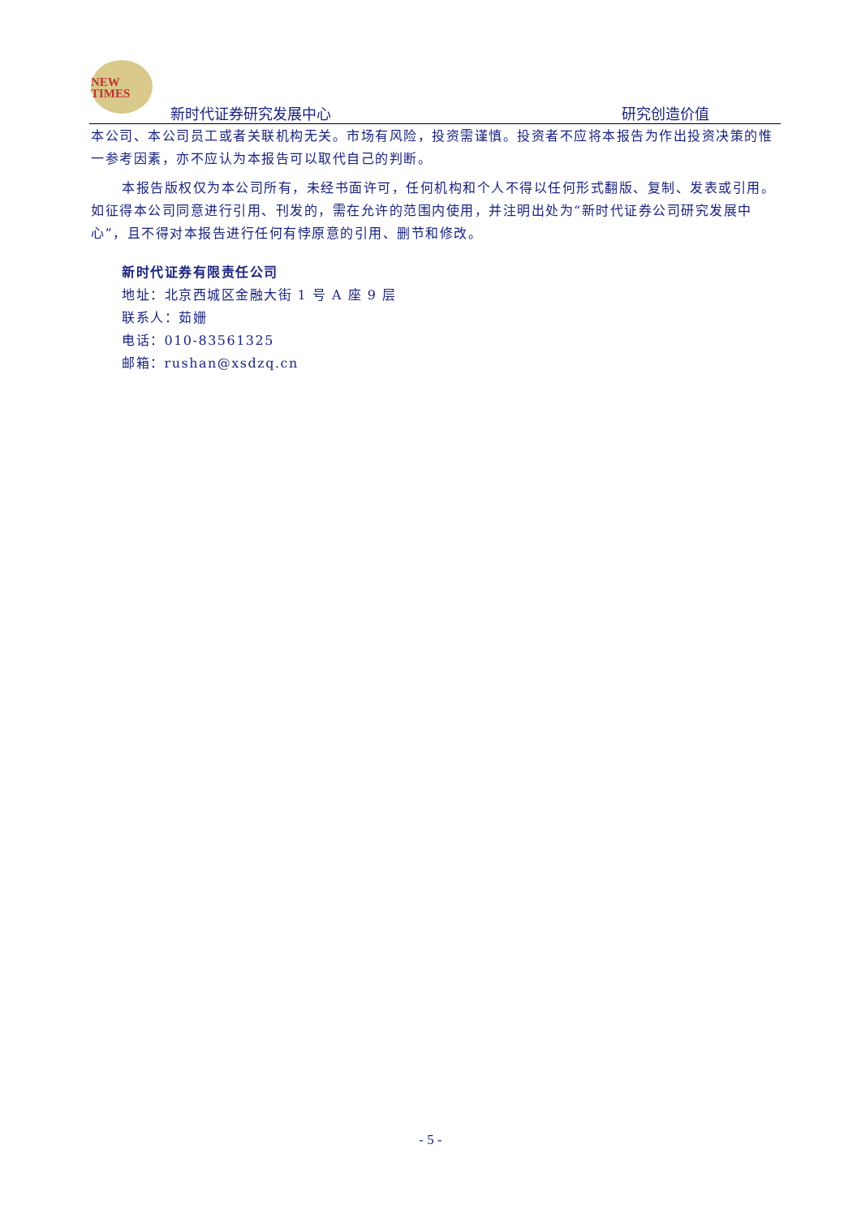NEW
TIMES
新时代证券研究发展中心 研究创造价值
本公司、本公司员工或者关联机构无关。市场有风险，投资需谨慎。投资者不应将本报告为作出投资决策的惟一参考因素，亦不应认为本报告可以取代自己的判断。
本报告版权仅为本公司所有，未经书面许可，任何机构和个人不得以任何形式翻版、复制、发表或引用。如征得本公司同意进行引用、刊发的，需在允许的范围内使用，并注明出处为“新时代证券公司研究发展中心”，且不得对本报告进行任何有悖原意的引用、删节和修改。
新时代证券有限责任公司
地址：北京西城区金融大街 1 号 A 座 9 层
联系人：茹姗
电话：010-83561325
邮箱：rushan@xsdzq.cn
- 5 -